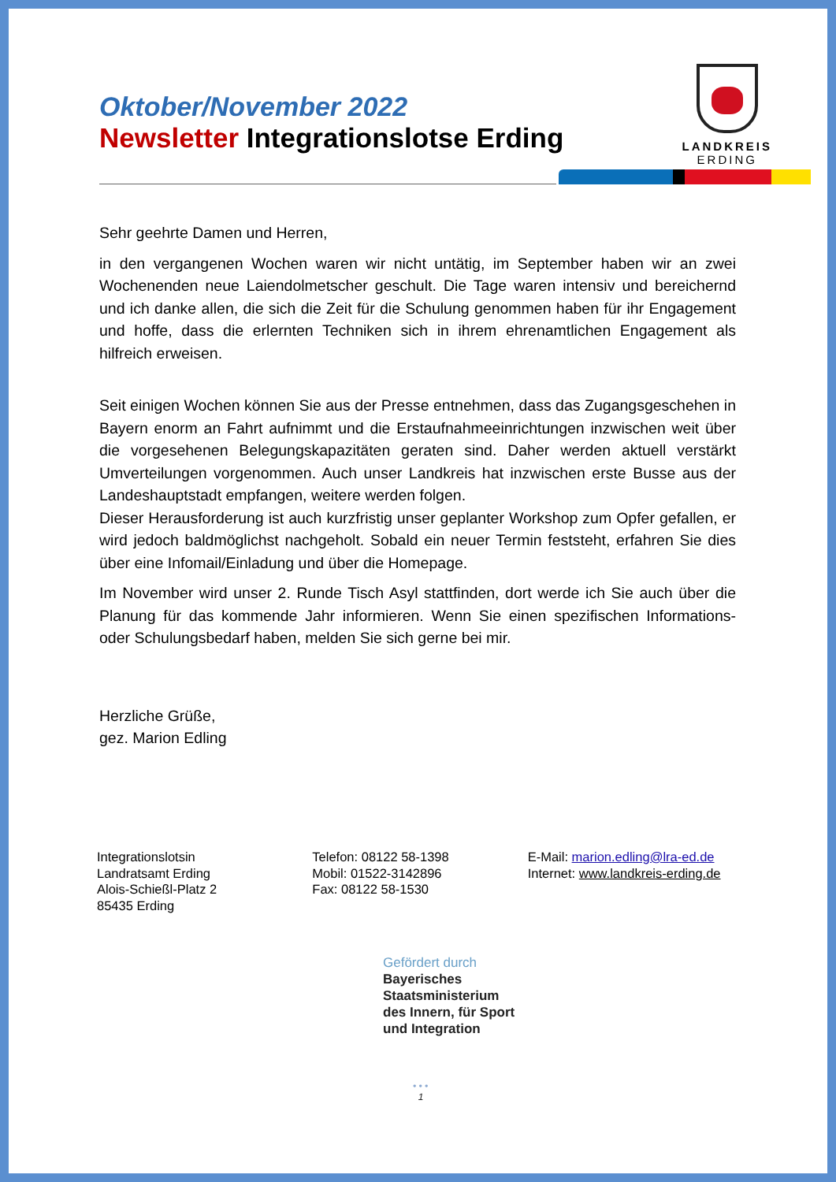Oktober/November 2022
Newsletter Integrationslotse Erding
LANDKREIS
ERDING
Sehr geehrte Damen und Herren,
in den vergangenen Wochen waren wir nicht untätig, im September haben wir an zwei Wochenenden neue Laiendolmetscher geschult. Die Tage waren intensiv und bereichernd und ich danke allen, die sich die Zeit für die Schulung genommen haben für ihr Engagement und hoffe, dass die erlernten Techniken sich in ihrem ehrenamtlichen Engagement als hilfreich erweisen.
Seit einigen Wochen können Sie aus der Presse entnehmen, dass das Zugangsgeschehen in Bayern enorm an Fahrt aufnimmt und die Erstaufnahmeeinrichtungen inzwischen weit über die vorgesehenen Belegungskapazitäten geraten sind. Daher werden aktuell verstärkt Umverteilungen vorgenommen. Auch unser Landkreis hat inzwischen erste Busse aus der Landeshauptstadt empfangen, weitere werden folgen.
Dieser Herausforderung ist auch kurzfristig unser geplanter Workshop zum Opfer gefallen, er wird jedoch baldmöglichst nachgeholt. Sobald ein neuer Termin feststeht, erfahren Sie dies über eine Infomail/Einladung und über die Homepage.
Im November wird unser 2. Runde Tisch Asyl stattfinden, dort werde ich Sie auch über die Planung für das kommende Jahr informieren. Wenn Sie einen spezifischen Informations- oder Schulungsbedarf haben, melden Sie sich gerne bei mir.
Herzliche Grüße,
gez. Marion Edling
Integrationslotsin
Landratsamt Erding
Alois-Schießl-Platz 2
85435 Erding
Telefon: 08122 58-1398
Mobil: 01522-3142896
Fax: 08122 58-1530
E-Mail: marion.edling@lra-ed.de
Internet: www.landkreis-erding.de
Gefördert durch
Bayerisches
Staatsministerium
des Innern, für Sport
und Integration
• • •
1